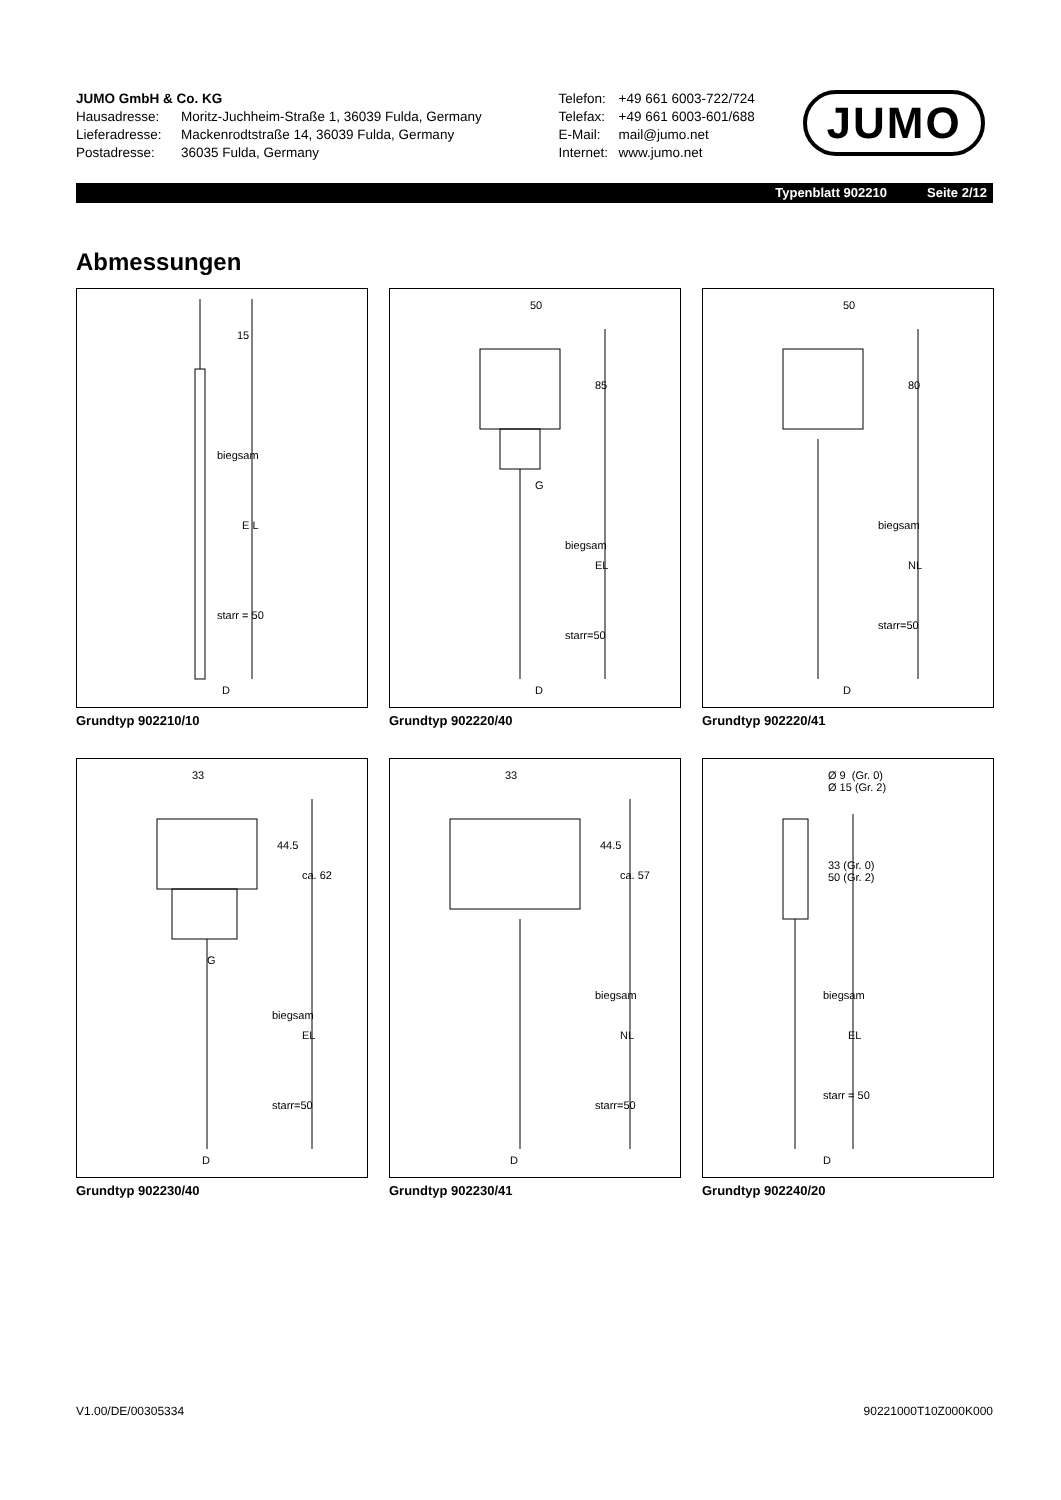JUMO GmbH & Co. KG
Hausadresse: Moritz-Juchheim-Straße 1, 36039 Fulda, Germany
Lieferadresse: Mackenrodtstraße 14, 36039 Fulda, Germany
Postadresse: 36035 Fulda, Germany
Telefon: +49 661 6003-722/724
Telefax: +49 661 6003-601/688
E-Mail: mail@jumo.net
Internet: www.jumo.net
JUMO
Typenblatt 902210 Seite 2/12
Abmessungen
15
biegsam
E L
starr = 50
D
Grundtyp 902210/10
50
85
G
biegsam
EL
starr=50
D
Grundtyp 902220/40
50
80
biegsam
NL
starr=50
D
Grundtyp 902220/41
33
44.5
ca. 62
G
biegsam
EL
starr=50
D
Grundtyp 902230/40
33
44.5
ca. 57
biegsam
NL
starr=50
D
Grundtyp 902230/41
Ø 9 (Gr. 0)
Ø 15 (Gr. 2)
33 (Gr. 0)
50 (Gr. 2)
biegsam
EL
starr = 50
D
Grundtyp 902240/20
V1.00/DE/00305334 90221000T10Z000K000